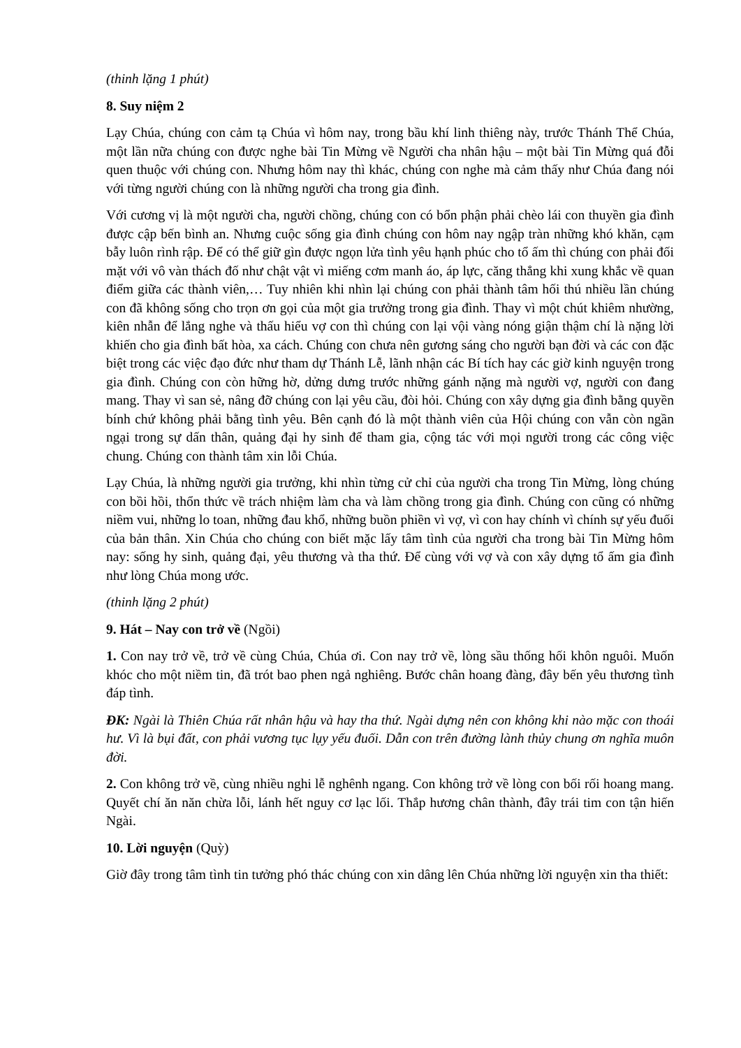(thinh lặng 1 phút)
8. Suy niệm 2
Lạy Chúa, chúng con cảm tạ Chúa vì hôm nay, trong bầu khí linh thiêng này, trước Thánh Thể Chúa, một lần nữa chúng con được nghe bài Tin Mừng về Người cha nhân hậu – một bài Tin Mừng quá đỗi quen thuộc với chúng con. Nhưng hôm nay thì khác, chúng con nghe mà cảm thấy như Chúa đang nói với từng người chúng con là những người cha trong gia đình.
Với cương vị là một người cha, người chồng, chúng con có bổn phận phải chèo lái con thuyền gia đình được cập bến bình an. Nhưng cuộc sống gia đình chúng con hôm nay ngập tràn những khó khăn, cạm bẫy luôn rình rập. Để có thể giữ gìn được ngọn lửa tình yêu hạnh phúc cho tổ ấm thì chúng con phải đối mặt với vô vàn thách đố như chật vật vì miếng cơm manh áo, áp lực, căng thẳng khi xung khắc về quan điểm giữa các thành viên,… Tuy nhiên khi nhìn lại chúng con phải thành tâm hối thú nhiều lần chúng con đã không sống cho trọn ơn gọi của một gia trưởng trong gia đình. Thay vì một chút khiêm nhường, kiên nhẫn để lắng nghe và thấu hiểu vợ con thì chúng con lại vội vàng nóng giận thậm chí là nặng lời khiến cho gia đình bất hòa, xa cách. Chúng con chưa nên gương sáng cho người bạn đời và các con đặc biệt trong các việc đạo đức như tham dự Thánh Lễ, lãnh nhận các Bí tích hay các giờ kinh nguyện trong gia đình. Chúng con còn hững hờ, dửng dưng trước những gánh nặng mà người vợ, người con đang mang. Thay vì san sẻ, nâng đỡ chúng con lại yêu cầu, đòi hỏi. Chúng con xây dựng gia đình bằng quyền bính chứ không phải bằng tình yêu. Bên cạnh đó là một thành viên của Hội chúng con vẫn còn ngần ngại trong sự dấn thân, quảng đại hy sinh để tham gia, cộng tác với mọi người trong các công việc chung. Chúng con thành tâm xin lỗi Chúa.
Lạy Chúa, là những người gia trưởng, khi nhìn từng cử chỉ của người cha trong Tin Mừng, lòng chúng con bồi hồi, thổn thức về trách nhiệm làm cha và làm chồng trong gia đình. Chúng con cũng có những niềm vui, những lo toan, những đau khổ, những buồn phiền vì vợ, vì con hay chính vì chính sự yếu đuối của bản thân. Xin Chúa cho chúng con biết mặc lấy tâm tình của người cha trong bài Tin Mừng hôm nay: sống hy sinh, quảng đại, yêu thương và tha thứ. Để cùng với vợ và con xây dựng tổ ấm gia đình như lòng Chúa mong ước.
(thinh lặng 2 phút)
9. Hát – Nay con trở về (Ngồi)
1. Con nay trở về, trở về cùng Chúa, Chúa ơi. Con nay trở về, lòng sầu thống hối khôn nguôi. Muốn khóc cho một niềm tin, đã trót bao phen ngả nghiêng. Bước chân hoang đàng, đây bến yêu thương tình đáp tình.
ĐK: Ngài là Thiên Chúa rất nhân hậu và hay tha thứ. Ngài dựng nên con không khi nào mặc con thoái hư. Vì là bụi đất, con phải vương tục lụy yếu đuối. Dẫn con trên đường lành thủy chung ơn nghĩa muôn đời.
2. Con không trở về, cùng nhiều nghi lễ nghênh ngang. Con không trở về lòng con bối rối hoang mang. Quyết chí ăn năn chừa lỗi, lánh hết nguy cơ lạc lối. Thắp hương chân thành, đây trái tim con tận hiến Ngài.
10. Lời nguyện (Quỳ)
Giờ đây trong tâm tình tin tưởng phó thác chúng con xin dâng lên Chúa những lời nguyện xin tha thiết: